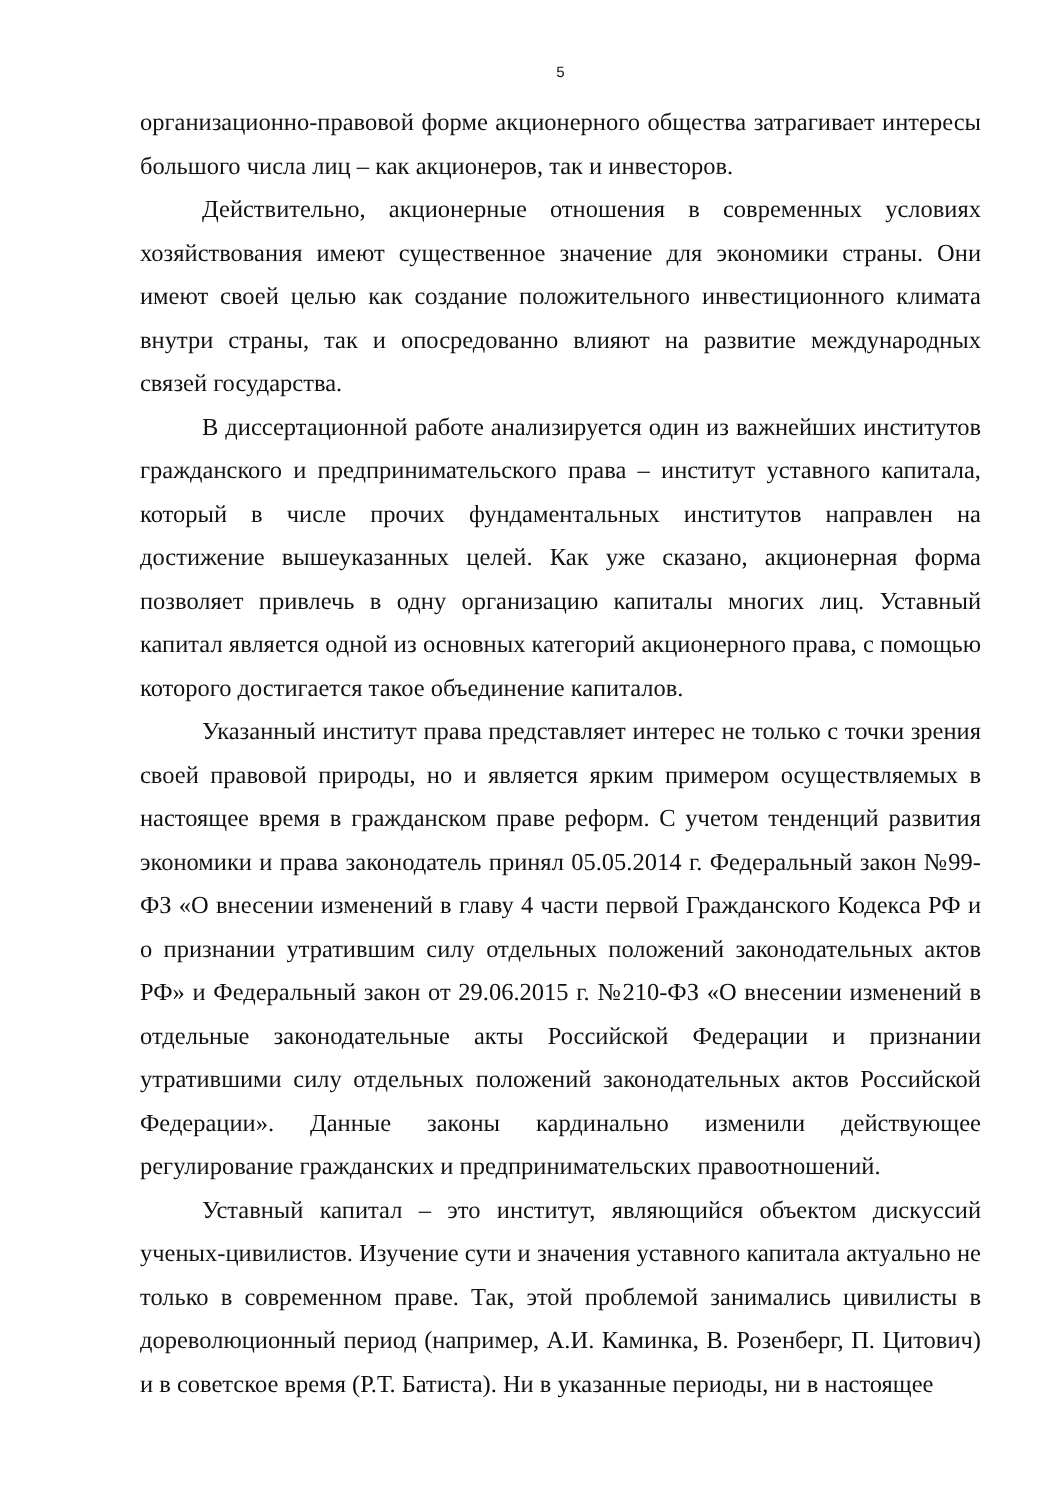5
организационно-правовой форме акционерного общества затрагивает интересы большого числа лиц – как акционеров, так и инвесторов.
Действительно, акционерные отношения в современных условиях хозяйствования имеют существенное значение для экономики страны. Они имеют своей целью как создание положительного инвестиционного климата внутри страны, так и опосредованно влияют на развитие международных связей государства.
В диссертационной работе анализируется один из важнейших институтов гражданского и предпринимательского права – институт уставного капитала, который в числе прочих фундаментальных институтов направлен на достижение вышеуказанных целей. Как уже сказано, акционерная форма позволяет привлечь в одну организацию капиталы многих лиц. Уставный капитал является одной из основных категорий акционерного права, с помощью которого достигается такое объединение капиталов.
Указанный институт права представляет интерес не только с точки зрения своей правовой природы, но и является ярким примером осуществляемых в настоящее время в гражданском праве реформ. С учетом тенденций развития экономики и права законодатель принял 05.05.2014 г. Федеральный закон №99-ФЗ «О внесении изменений в главу 4 части первой Гражданского Кодекса РФ и о признании утратившим силу отдельных положений законодательных актов РФ» и Федеральный закон от 29.06.2015 г. №210-ФЗ «О внесении изменений в отдельные законодательные акты Российской Федерации и признании утратившими силу отдельных положений законодательных актов Российской Федерации». Данные законы кардинально изменили действующее регулирование гражданских и предпринимательских правоотношений.
Уставный капитал – это институт, являющийся объектом дискуссий ученых-цивилистов. Изучение сути и значения уставного капитала актуально не только в современном праве. Так, этой проблемой занимались цивилисты в дореволюционный период (например, А.И. Каминка, В. Розенберг, П. Цитович) и в советское время (Р.Т. Батиста). Ни в указанные периоды, ни в настоящее